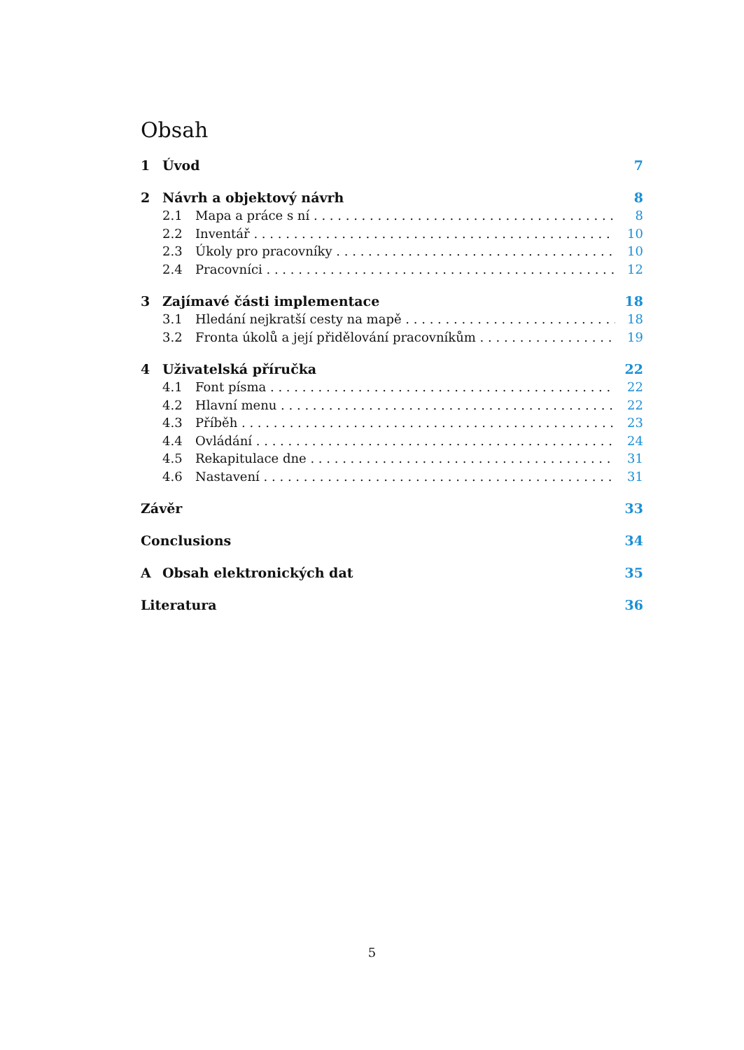Obsah
1 Úvod 7
2 Návrh a objektový návrh 8
2.1 Mapa a práce s ní 8
2.2 Inventář 10
2.3 Úkoly pro pracovníky 10
2.4 Pracovníci 12
3 Zajímavé části implementace 18
3.1 Hledání nejkratší cesty na mapě 18
3.2 Fronta úkolů a její přidělování pracovníkům 19
4 Uživatelská příručka 22
4.1 Font písma 22
4.2 Hlavní menu 22
4.3 Příběh 23
4.4 Ovládání 24
4.5 Rekapitulace dne 31
4.6 Nastavení 31
Závěr 33
Conclusions 34
A Obsah elektronických dat 35
Literatura 36
5